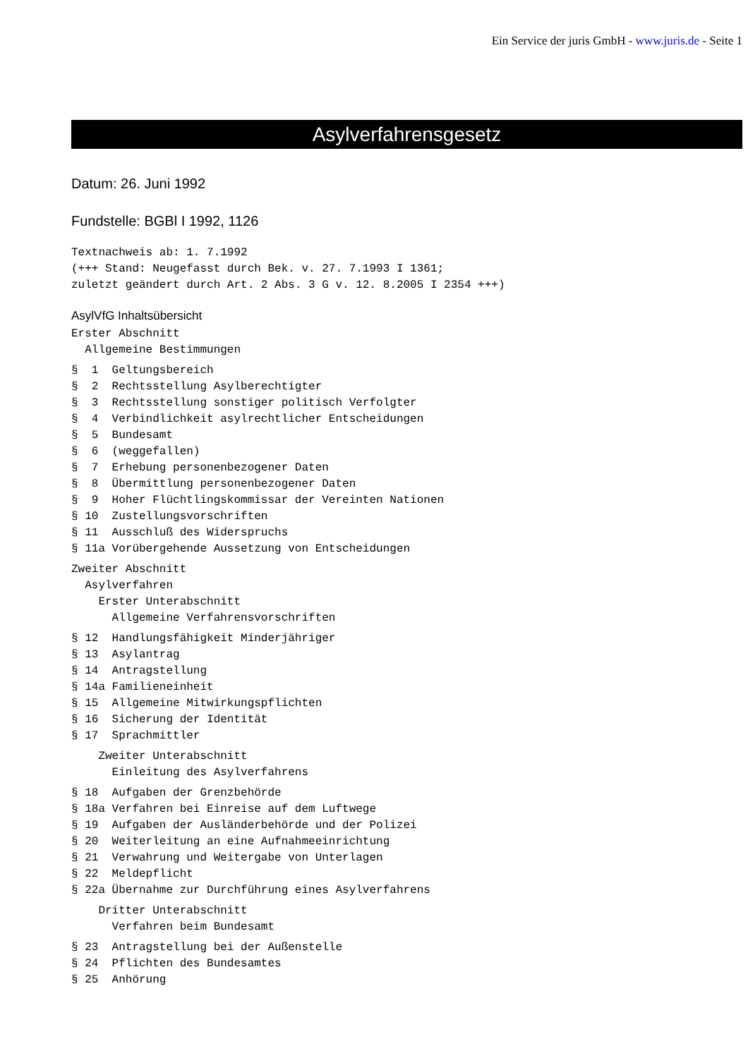Ein Service der juris GmbH - www.juris.de - Seite 1
Asylverfahrensgesetz
Datum: 26. Juni 1992
Fundstelle: BGBl I 1992, 1126
Textnachweis ab: 1. 7.1992
(+++ Stand: Neugefasst durch Bek. v. 27. 7.1993 I 1361;
zuletzt geändert durch Art. 2 Abs. 3 G v. 12. 8.2005 I 2354 +++)
AsylVfG Inhaltsübersicht
Erster Abschnitt
  Allgemeine Bestimmungen
§  1  Geltungsbereich
§  2  Rechtsstellung Asylberechtigter
§  3  Rechtsstellung sonstiger politisch Verfolgter
§  4  Verbindlichkeit asylrechtlicher Entscheidungen
§  5  Bundesamt
§  6  (weggefallen)
§  7  Erhebung personenbezogener Daten
§  8  Übermittlung personenbezogener Daten
§  9  Hoher Flüchtlingskommissar der Vereinten Nationen
§ 10  Zustellungsvorschriften
§ 11  Ausschluß des Widerspruchs
§ 11a Vorübergehende Aussetzung von Entscheidungen
Zweiter Abschnitt
  Asylverfahren
    Erster Unterabschnitt
      Allgemeine Verfahrensvorschriften
§ 12  Handlungsfähigkeit Minderjähriger
§ 13  Asylantrag
§ 14  Antragstellung
§ 14a Familieneinheit
§ 15  Allgemeine Mitwirkungspflichten
§ 16  Sicherung der Identität
§ 17  Sprachmittler
    Zweiter Unterabschnitt
      Einleitung des Asylverfahrens
§ 18  Aufgaben der Grenzbehörde
§ 18a Verfahren bei Einreise auf dem Luftwege
§ 19  Aufgaben der Ausländerbehörde und der Polizei
§ 20  Weiterleitung an eine Aufnahmeeinrichtung
§ 21  Verwahrung und Weitergabe von Unterlagen
§ 22  Meldepflicht
§ 22a Übernahme zur Durchführung eines Asylverfahrens
    Dritter Unterabschnitt
      Verfahren beim Bundesamt
§ 23  Antragstellung bei der Außenstelle
§ 24  Pflichten des Bundesamtes
§ 25  Anhörung